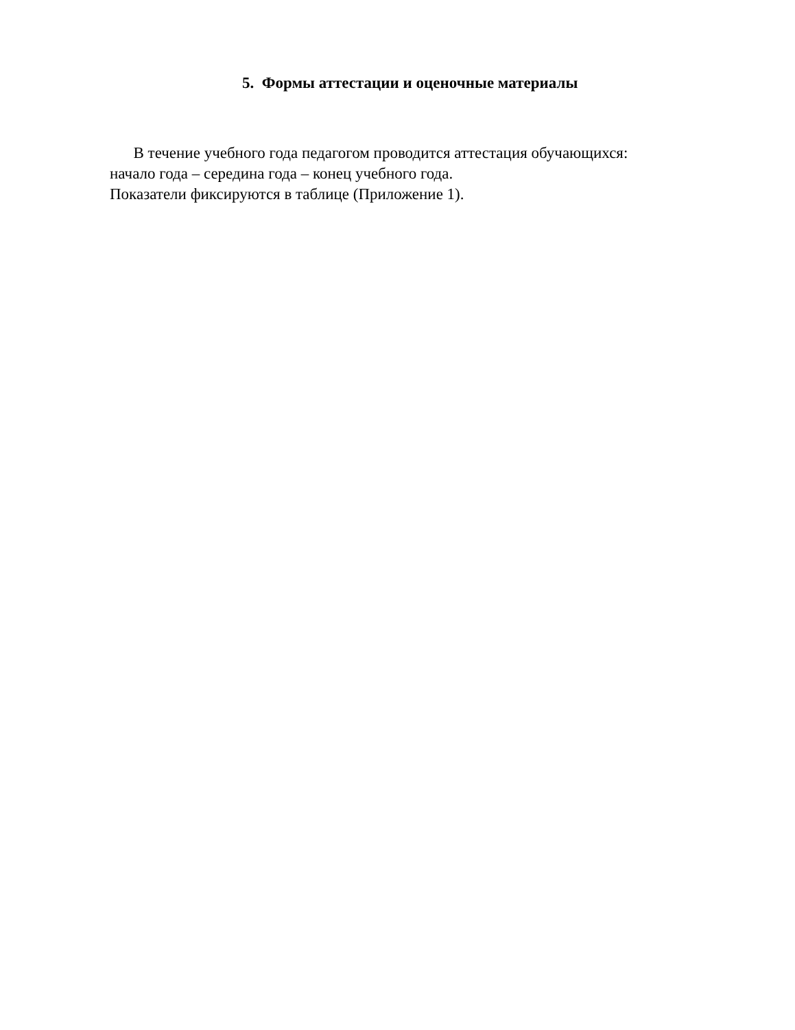5. Формы аттестации и оценочные материалы
В течение учебного года педагогом проводится аттестация обучающихся:
начало года – середина года – конец учебного года.
Показатели фиксируются в таблице (Приложение 1).